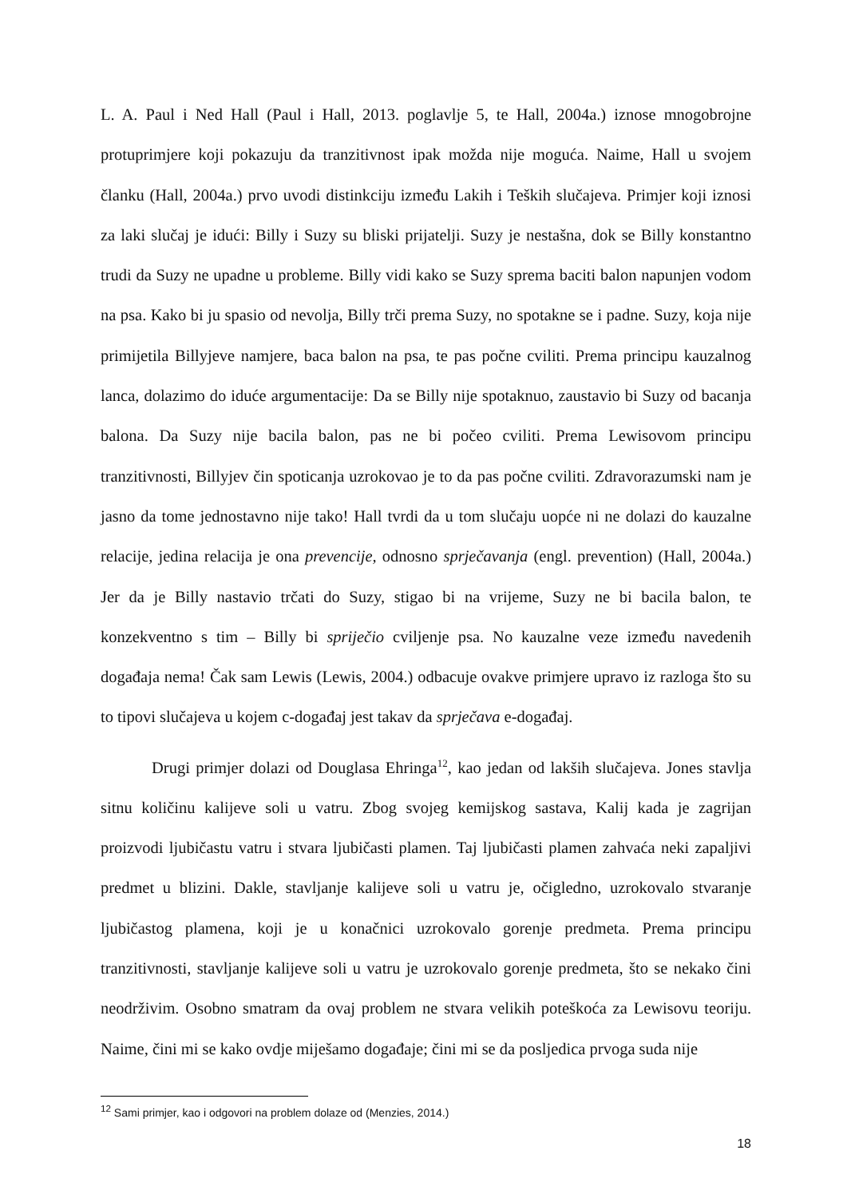L. A. Paul i Ned Hall (Paul i Hall, 2013. poglavlje 5, te Hall, 2004a.) iznose mnogobrojne protuprimjere koji pokazuju da tranzitivnost ipak možda nije moguća. Naime, Hall u svojem članku (Hall, 2004a.) prvo uvodi distinkciju između Lakih i Teških slučajeva. Primjer koji iznosi za laki slučaj je idući: Billy i Suzy su bliski prijatelji. Suzy je nestašna, dok se Billy konstantno trudi da Suzy ne upadne u probleme. Billy vidi kako se Suzy sprema baciti balon napunjen vodom na psa. Kako bi ju spasio od nevolja, Billy trči prema Suzy, no spotakne se i padne. Suzy, koja nije primijetila Billyjeve namjere, baca balon na psa, te pas počne cviliti. Prema principu kauzalnog lanca, dolazimo do iduće argumentacije: Da se Billy nije spotaknuo, zaustavio bi Suzy od bacanja balona. Da Suzy nije bacila balon, pas ne bi počeo cviliti. Prema Lewisovom principu tranzitivnosti, Billyjev čin spoticanja uzrokovao je to da pas počne cviliti. Zdravorazumski nam je jasno da tome jednostavno nije tako! Hall tvrdi da u tom slučaju uopće ni ne dolazi do kauzalne relacije, jedina relacija je ona prevencije, odnosno sprječavanja (engl. prevention) (Hall, 2004a.) Jer da je Billy nastavio trčati do Suzy, stigao bi na vrijeme, Suzy ne bi bacila balon, te konzekventno s tim – Billy bi spriječio cviljenje psa. No kauzalne veze između navedenih događaja nema! Čak sam Lewis (Lewis, 2004.) odbacuje ovakve primjere upravo iz razloga što su to tipovi slučajeva u kojem c-događaj jest takav da sprječava e-događaj.
Drugi primjer dolazi od Douglasa Ehringa<sup>12</sup>, kao jedan od lakših slučajeva. Jones stavlja sitnu količinu kalijeve soli u vatru. Zbog svojeg kemijskog sastava, Kalij kada je zagrijan proizvodi ljubičastu vatru i stvara ljubičasti plamen. Taj ljubičasti plamen zahvaća neki zapaljivi predmet u blizini. Dakle, stavljanje kalijeve soli u vatru je, očigledno, uzrokovalo stvaranje ljubičastog plamena, koji je u konačnici uzrokovalo gorenje predmeta. Prema principu tranzitivnosti, stavljanje kalijeve soli u vatru je uzrokovalo gorenje predmeta, što se nekako čini neodrživim. Osobno smatram da ovaj problem ne stvara velikih poteškoća za Lewisovu teoriju. Naime, čini mi se kako ovdje miješamo događaje; čini mi se da posljedica prvoga suda nije
<sup>12</sup> Sami primjer, kao i odgovori na problem dolaze od (Menzies, 2014.)
18